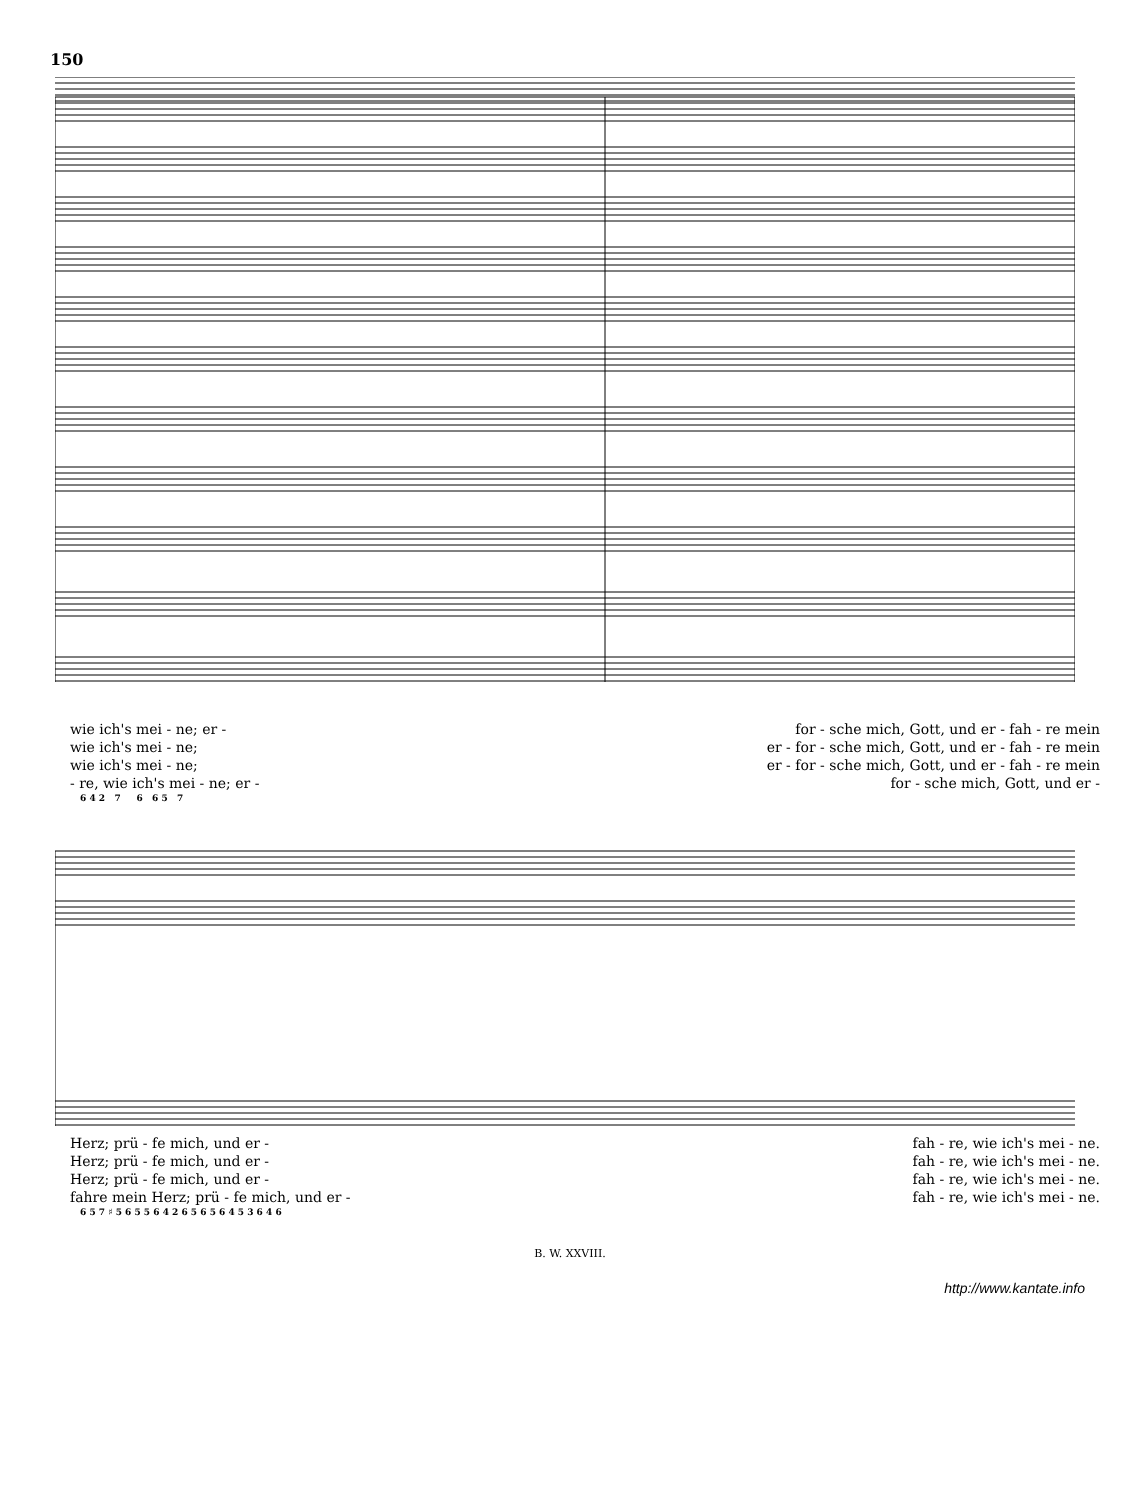150
wie ich's mei - ne; er - for - sche mich, Gott, und er - fah - re mein
wie ich's mei - ne; er - for - sche mich, Gott, und er - fah - re mein
wie ich's mei - ne; er - for - sche mich, Gott, und er - fah - re mein
- re, wie ich's mei - ne; er - for - sche mich, Gott, und er -
6 4 2 7 6 6 5 7
Herz; prü - fe mich, und er - fah - re, wie ich's mei - ne.
Herz; prü - fe mich, und er - fah - re, wie ich's mei - ne.
Herz; prü - fe mich, und er - fah - re, wie ich's mei - ne.
fahre mein Herz; prü - fe mich, und er - fah - re, wie ich's mei - ne.
6 5 7 ♯ 5 6 5 5 6 4 2 6 5 6 5 6 4 5 3 6 4 6
B. W. XXVIII.
http://www.kantate.info